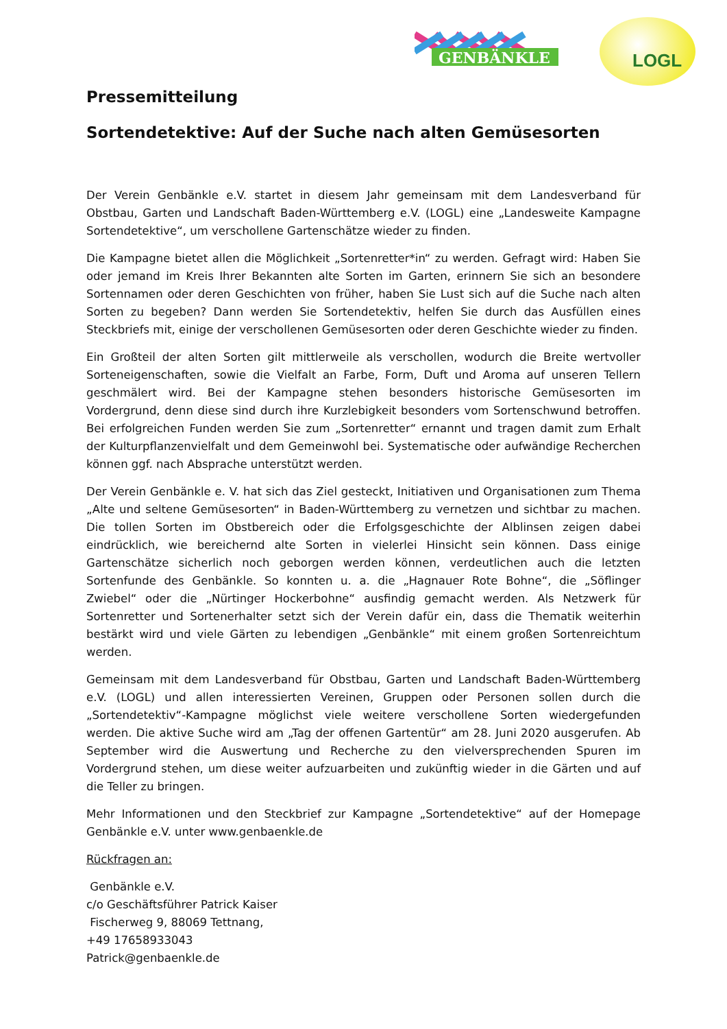GENBÄNKLE
LOGL
Pressemitteilung
Sortendetektive: Auf der Suche nach alten Gemüsesorten
Der Verein Genbänkle e.V. startet in diesem Jahr gemeinsam mit dem Landesverband für Obstbau, Garten und Landschaft Baden-Württemberg e.V. (LOGL) eine „Landesweite Kampagne Sortendetektive“, um verschollene Gartenschätze wieder zu finden.
Die Kampagne bietet allen die Möglichkeit „Sortenretter*in“ zu werden. Gefragt wird: Haben Sie oder jemand im Kreis Ihrer Bekannten alte Sorten im Garten, erinnern Sie sich an besondere Sortennamen oder deren Geschichten von früher, haben Sie Lust sich auf die Suche nach alten Sorten zu begeben? Dann werden Sie Sortendetektiv, helfen Sie durch das Ausfüllen eines Steckbriefs mit, einige der verschollenen Gemüsesorten oder deren Geschichte wieder zu finden.
Ein Großteil der alten Sorten gilt mittlerweile als verschollen, wodurch die Breite wertvoller Sorteneigenschaften, sowie die Vielfalt an Farbe, Form, Duft und Aroma auf unseren Tellern geschmälert wird. Bei der Kampagne stehen besonders historische Gemüsesorten im Vordergrund, denn diese sind durch ihre Kurzlebigkeit besonders vom Sortenschwund betroffen. Bei erfolgreichen Funden werden Sie zum „Sortenretter“ ernannt und tragen damit zum Erhalt der Kulturpflanzenvielfalt und dem Gemeinwohl bei. Systematische oder aufwändige Recherchen können ggf. nach Absprache unterstützt werden.
Der Verein Genbänkle e. V. hat sich das Ziel gesteckt, Initiativen und Organisationen zum Thema „Alte und seltene Gemüsesorten“ in Baden-Württemberg zu vernetzen und sichtbar zu machen. Die tollen Sorten im Obstbereich oder die Erfolgsgeschichte der Alblinsen zeigen dabei eindrücklich, wie bereichernd alte Sorten in vielerlei Hinsicht sein können. Dass einige Gartenschätze sicherlich noch geborgen werden können, verdeutlichen auch die letzten Sortenfunde des Genbänkle. So konnten u. a. die „Hagnauer Rote Bohne“, die „Söflinger Zwiebel“ oder die „Nürtinger Hockerbohne“ ausfindig gemacht werden. Als Netzwerk für Sortenretter und Sortenerhalter setzt sich der Verein dafür ein, dass die Thematik weiterhin bestärkt wird und viele Gärten zu lebendigen „Genbänkle“ mit einem großen Sortenreichtum werden.
Gemeinsam mit dem Landesverband für Obstbau, Garten und Landschaft Baden-Württemberg e.V. (LOGL) und allen interessierten Vereinen, Gruppen oder Personen sollen durch die „Sortendetektiv“-Kampagne möglichst viele weitere verschollene Sorten wiedergefunden werden. Die aktive Suche wird am „Tag der offenen Gartentür“ am 28. Juni 2020 ausgerufen. Ab September wird die Auswertung und Recherche zu den vielversprechenden Spuren im Vordergrund stehen, um diese weiter aufzuarbeiten und zukünftig wieder in die Gärten und auf die Teller zu bringen.
Mehr Informationen und den Steckbrief zur Kampagne „Sortendetektive“ auf der Homepage Genbänkle e.V. unter www.genbaenkle.de
Rückfragen an:
Genbänkle e.V.
c/o Geschäftsführer Patrick Kaiser
Fischerweg 9, 88069 Tettnang,
+49 17658933043
Patrick@genbaenkle.de